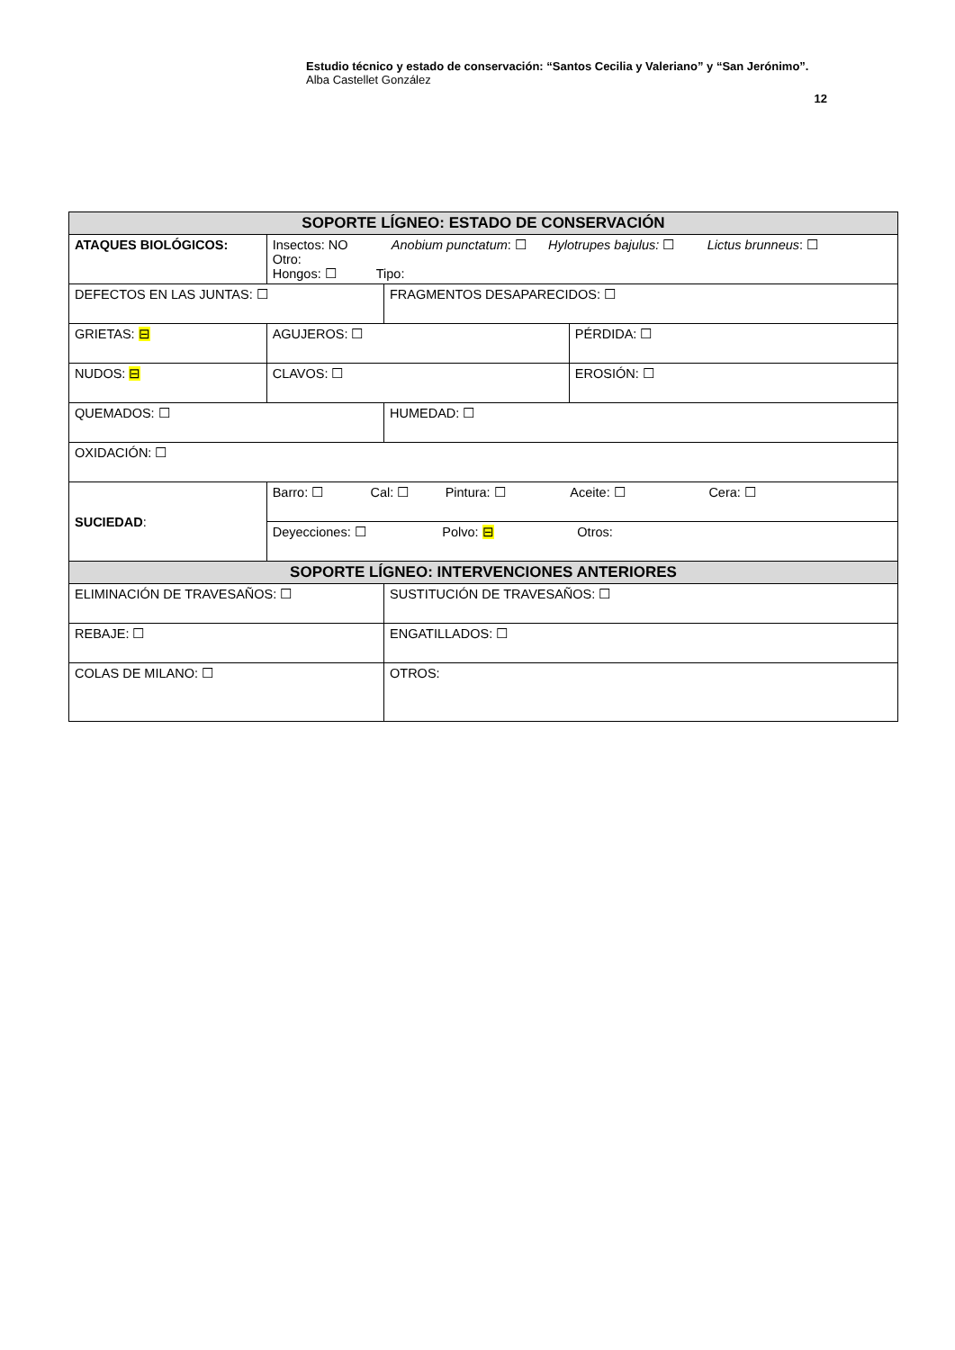Estudio técnico y estado de conservación: “Santos Cecilia y Valeriano” y “San Jerónimo”.
Alba Castellet González
12
| SOPORTE LÍGNEO: ESTADO DE CONSERVACIÓN | | | | |
| --- | --- | --- | --- | --- |
| ATAQUES BIOLÓGICOS: | Insectos: NO Anobium punctatum : ☐ Hylotrupes bajulus: ☐ Lictus brunneus : ☐ Otro: Hongos: ☐ Tipo: | | | |
| DEFECTOS EN LAS JUNTAS: ☐ | | | FRAGMENTOS DESAPARECIDOS: ☐ | |
| GRIETAS: ⊟ | | AGUJEROS: ☐ | | PÉRDIDA: ☐ |
| NUDOS: ⊟ | | CLAVOS: ☐ | | EROSIÓN: ☐ |
| QUEMADOS: ☐ | | | HUMEDAD: ☐ | |
| OXIDACIÓN: ☐ | | | | |
| SUCIEDAD : | Barro: ☐ Cal: ☐ Pintura: ☐ Aceite: ☐ Cera: ☐ | | | |
| | Deyecciones: ☐ Polvo: ⊟ Otros: | | | |
| SOPORTE LÍGNEO: INTERVENCIONES ANTERIORES | | | | |
| ELIMINACIÓN DE TRAVESAÑOS: ☐ | | | SUSTITUCIÓN DE TRAVESAÑOS: ☐ | |
| REBAJE: ☐ | | | ENGATILLADOS: ☐ | |
| COLAS DE MILANO: ☐ | | | OTROS: | |